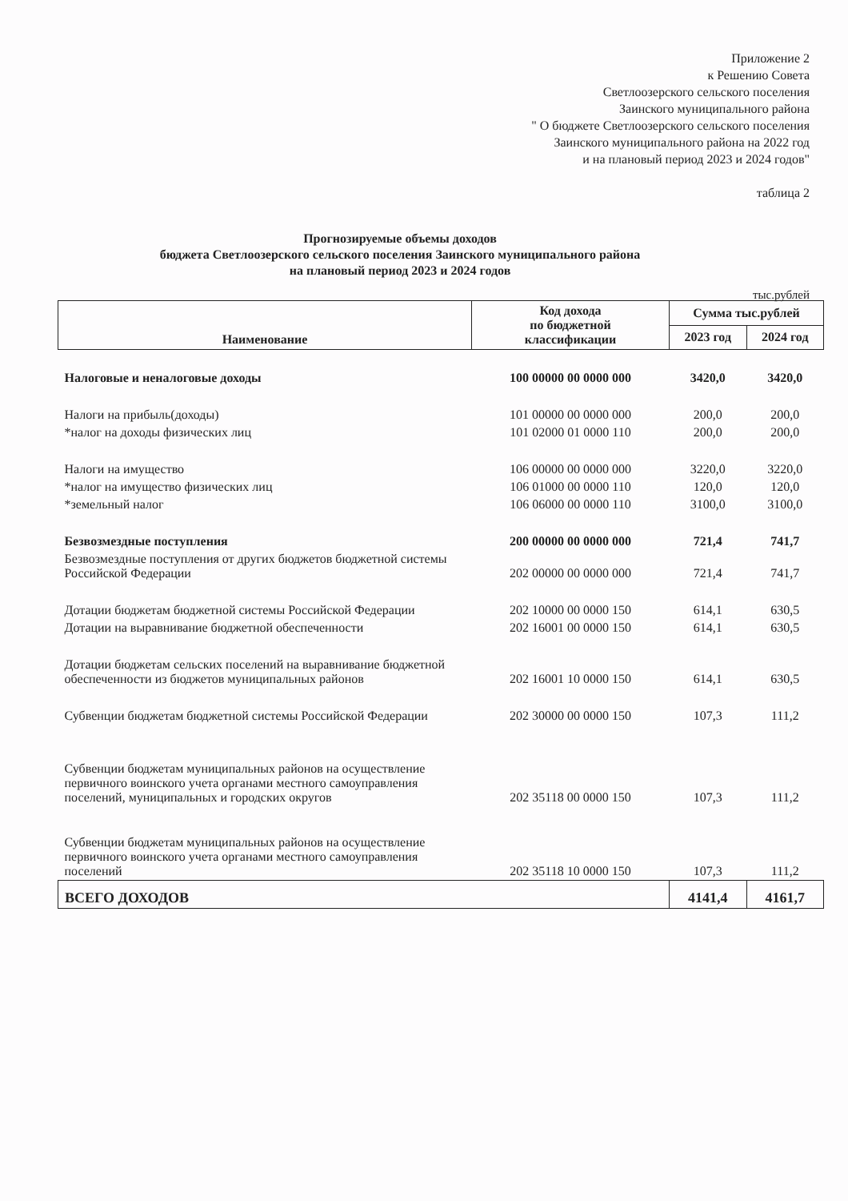Приложение 2
к Решению Совета
Светлоозерского сельского поселения
Заинского муниципального района
" О бюджете Светлоозерского сельского поселения
Заинского муниципального района на 2022 год
и на плановый период 2023 и 2024 годов"
таблица 2
Прогнозируемые объемы доходов
бюджета Светлоозерского сельского поселения Заинского муниципального района
на плановый период 2023 и 2024 годов
тыс.рублей
| Наименование | Код дохода по бюджетной классификации | Сумма тыс.рублей | |
| --- | --- | --- | --- |
| | | 2023 год | 2024 год |
| Налоговые и неналоговые доходы | 100 00000 00 0000 000 | 3420,0 | 3420,0 |
| Налоги на прибыль(доходы) | 101 00000 00 0000 000 | 200,0 | 200,0 |
| *налог на доходы физических лиц | 101 02000 01 0000 110 | 200,0 | 200,0 |
| Налоги на имущество | 106 00000 00 0000 000 | 3220,0 | 3220,0 |
| *налог на имущество физических лиц | 106 01000 00 0000 110 | 120,0 | 120,0 |
| *земельный налог | 106 06000 00 0000 110 | 3100,0 | 3100,0 |
| Безвозмездные поступления | 200 00000 00 0000 000 | 721,4 | 741,7 |
| Безвозмездные поступления от других бюджетов бюджетной системы Российской Федерации | 202 00000 00 0000 000 | 721,4 | 741,7 |
| Дотации бюджетам бюджетной системы Российской Федерации | 202 10000 00 0000 150 | 614,1 | 630,5 |
| Дотации на выравнивание бюджетной обеспеченности | 202 16001 00 0000 150 | 614,1 | 630,5 |
| Дотации бюджетам сельских поселений на выравнивание бюджетной обеспеченности из бюджетов муниципальных районов | 202 16001 10 0000 150 | 614,1 | 630,5 |
| Субвенции бюджетам бюджетной системы Российской Федерации | 202 30000 00 0000 150 | 107,3 | 111,2 |
| Субвенции бюджетам муниципальных районов на осуществление первичного воинского учета органами местного самоуправления поселений, муниципальных и городских округов | 202 35118 00 0000 150 | 107,3 | 111,2 |
| Субвенции бюджетам муниципальных районов на осуществление первичного воинского учета органами местного самоуправления поселений | 202 35118 10 0000 150 | 107,3 | 111,2 |
| ВСЕГО ДОХОДОВ | | 4141,4 | 4161,7 |